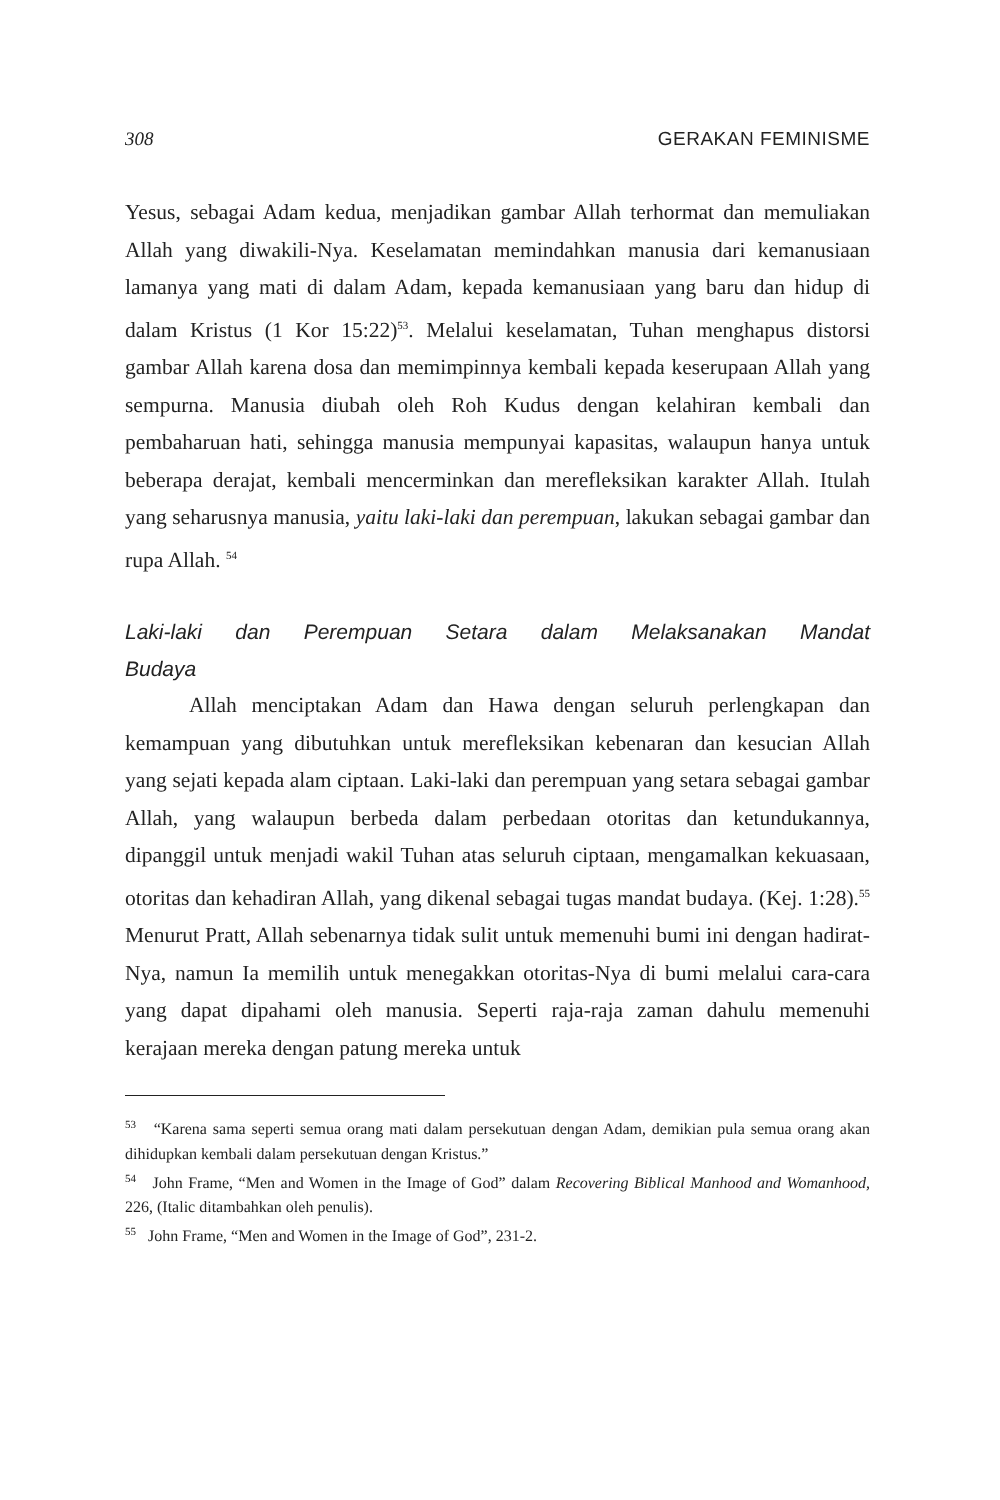308 GERAKAN FEMINISME
Yesus, sebagai Adam kedua, menjadikan gambar Allah terhormat dan memuliakan Allah yang diwakili-Nya. Keselamatan memindahkan manusia dari kemanusiaan lamanya yang mati di dalam Adam, kepada kemanusiaan yang baru dan hidup di dalam Kristus (1 Kor 15:22)<sup>53</sup>. Melalui keselamatan, Tuhan menghapus distorsi gambar Allah karena dosa dan memimpinnya kembali kepada keserupaan Allah yang sempurna. Manusia diubah oleh Roh Kudus dengan kelahiran kembali dan pembaharuan hati, sehingga manusia mempunyai kapasitas, walaupun hanya untuk beberapa derajat, kembali mencerminkan dan merefleksikan karakter Allah. Itulah yang seharusnya manusia, yaitu laki-laki dan perempuan, lakukan sebagai gambar dan rupa Allah. <sup>54</sup>
Laki-laki dan Perempuan Setara dalam Melaksanakan Mandat Budaya
Allah menciptakan Adam dan Hawa dengan seluruh perlengkapan dan kemampuan yang dibutuhkan untuk merefleksikan kebenaran dan kesucian Allah yang sejati kepada alam ciptaan. Laki-laki dan perempuan yang setara sebagai gambar Allah, yang walaupun berbeda dalam perbedaan otoritas dan ketundukannya, dipanggil untuk menjadi wakil Tuhan atas seluruh ciptaan, mengamalkan kekuasaan, otoritas dan kehadiran Allah, yang dikenal sebagai tugas mandat budaya. (Kej. 1:28).<sup>55</sup> Menurut Pratt, Allah sebenarnya tidak sulit untuk memenuhi bumi ini dengan hadirat-Nya, namun Ia memilih untuk menegakkan otoritas-Nya di bumi melalui cara-cara yang dapat dipahami oleh manusia. Seperti raja-raja zaman dahulu memenuhi kerajaan mereka dengan patung mereka untuk
<sup>53</sup> “Karena sama seperti semua orang mati dalam persekutuan dengan Adam, demikian pula semua orang akan dihidupkan kembali dalam persekutuan dengan Kristus.”
<sup>54</sup> John Frame, “Men and Women in the Image of God” dalam Recovering Biblical Manhood and Womanhood, 226, (Italic ditambahkan oleh penulis).
<sup>55</sup> John Frame, “Men and Women in the Image of God”, 231-2.